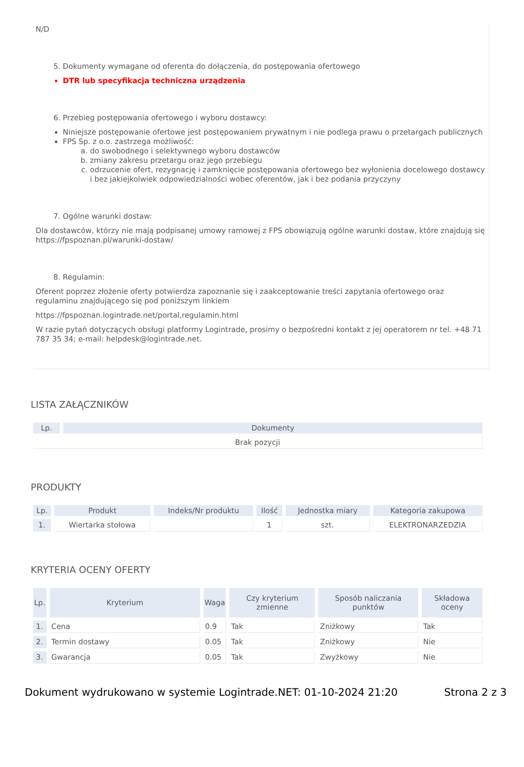N/D
5. Dokumenty wymagane od oferenta do dołączenia, do postępowania ofertowego
DTR lub specyfikacja techniczna urządzenia
6. Przebieg postępowania ofertowego i wyboru dostawcy:
Niniejsze postępowanie ofertowe jest postępowaniem prywatnym i nie podlega prawu o przetargach publicznych
FPS Sp. z o.o. zastrzega możliwość:
a. do swobodnego i selektywnego wyboru dostawców
b. zmiany zakresu przetargu oraz jego przebiegu
c. odrzucenie ofert, rezygnację i zamknięcie postępowania ofertowego bez wyłonienia docelowego dostawcy i bez jakiejkolwiek odpowiedzialności wobec oferentów, jak i bez podania przyczyny
7. Ogólne warunki dostaw:
Dla dostawców, którzy nie mają podpisanej umowy ramowej z FPS obowiązują ogólne warunki dostaw, które znajdują się https://fpspoznan.pl/warunki-dostaw/
8. Regulamin:
Oferent poprzez złożenie oferty potwierdza zapoznanie się i zaakceptowanie treści zapytania ofertowego oraz regulaminu znajdującego się pod poniższym linkiem
https://fpspoznan.logintrade.net/portal,regulamin.html
W razie pytań dotyczących obsługi platformy Logintrade, prosimy o bezpośredni kontakt z jej operatorem nr tel. +48 71 787 35 34; e-mail: helpdesk@logintrade.net.
LISTA ZAŁĄCZNIKÓW
| Lp. | Dokumenty |
| --- | --- |
| Brak pozycji | |
PRODUKTY
| Lp. | Produkt | Indeks/Nr produktu | Ilość | Jednostka miary | Kategoria zakupowa |
| --- | --- | --- | --- | --- | --- |
| 1. | Wiertarka stołowa | | 1 | szt. | ELEKTRONARZEDZIA |
KRYTERIA OCENY OFERTY
| Lp. | Kryterium | Waga | Czy kryterium zmienne | Sposób naliczania punktów | Składowa oceny |
| --- | --- | --- | --- | --- | --- |
| 1. | Cena | 0.9 | Tak | Zniżkowy | Tak |
| 2. | Termin dostawy | 0.05 | Tak | Zniżkowy | Nie |
| 3. | Gwarancja | 0.05 | Tak | Zwyżkowy | Nie |
Dokument wydrukowano w systemie Logintrade.NET: 01-10-2024 21:20 Strona 2 z 3